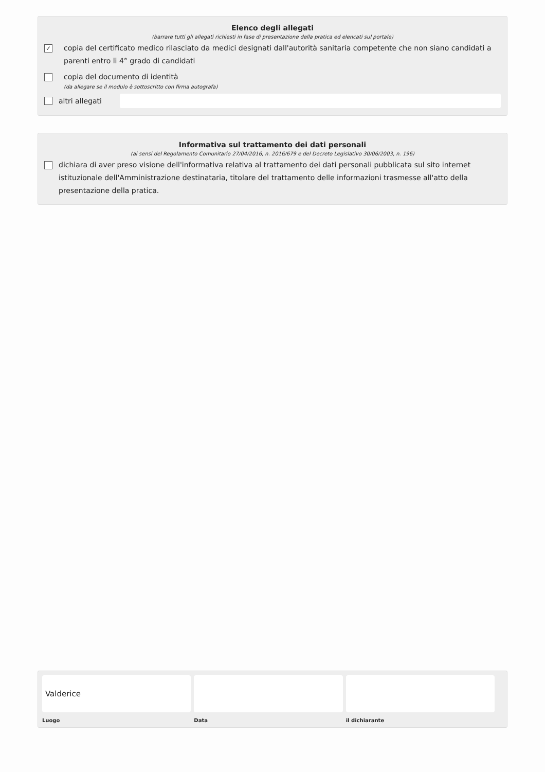Elenco degli allegati
(barrare tutti gli allegati richiesti in fase di presentazione della pratica ed elencati sul portale)
✓ copia del certificato medico rilasciato da medici designati dall'autorità sanitaria competente che non siano candidati a parenti entro li 4° grado di candidati
copia del documento di identità
(da allegare se il modulo è sottoscritto con firma autografa)
altri allegati
Informativa sul trattamento dei dati personali
(ai sensi del Regolamento Comunitario 27/04/2016, n. 2016/679 e del Decreto Legislativo 30/06/2003, n. 196)
dichiara di aver preso visione dell'informativa relativa al trattamento dei dati personali pubblicata sul sito internet istituzionale dell'Amministrazione destinataria, titolare del trattamento delle informazioni trasmesse all'atto della presentazione della pratica.
Valderice
Luogo
Data il dichiarante